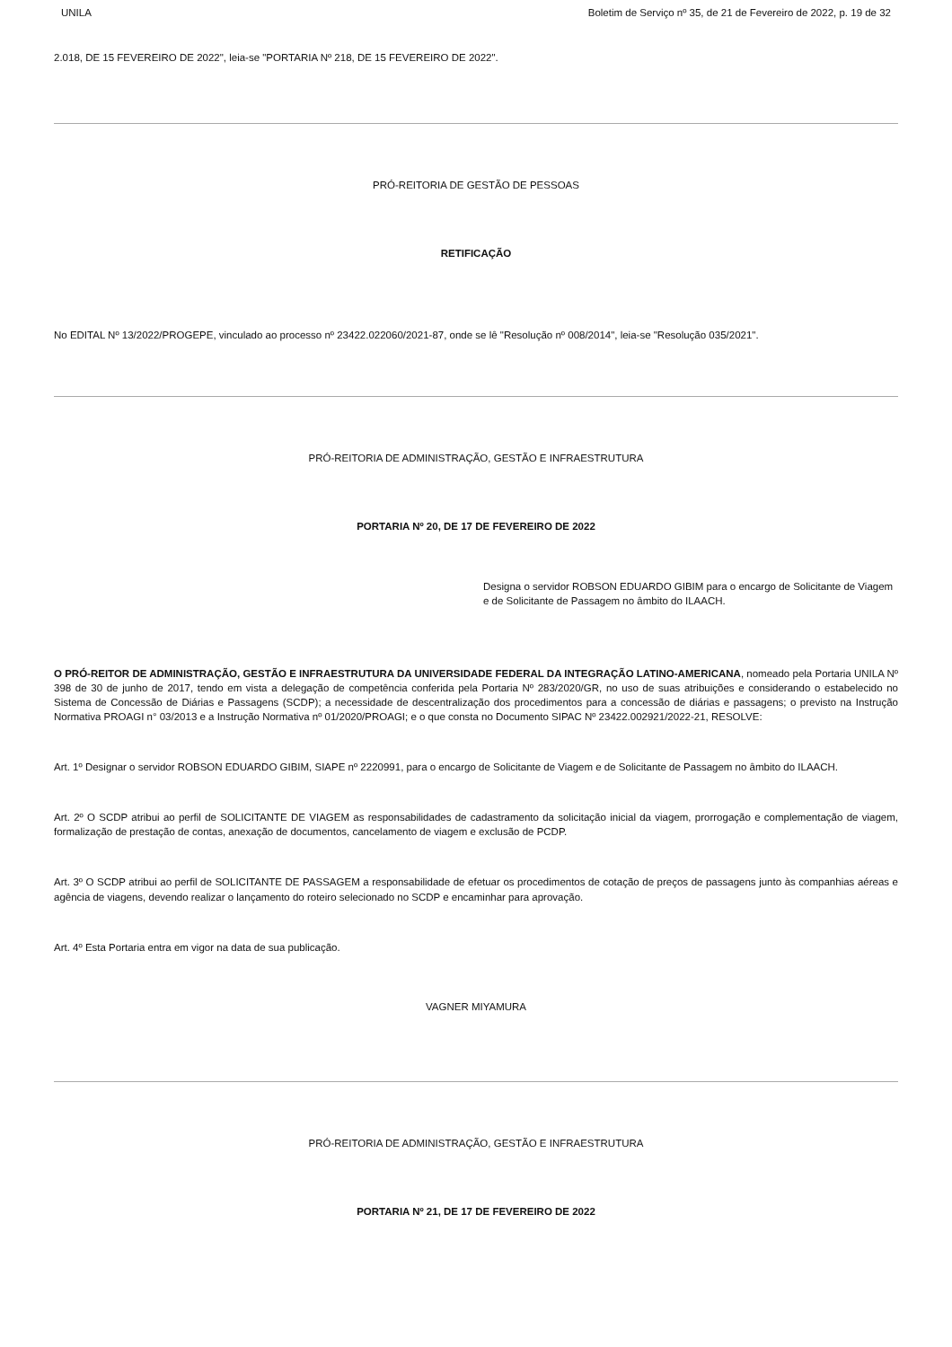UNILA Boletim de Serviço nº 35, de 21 de Fevereiro de 2022, p. 19 de 32
2.018, DE 15 FEVEREIRO DE 2022", leia-se "PORTARIA Nº 218, DE 15 FEVEREIRO DE 2022".
PRÓ-REITORIA DE GESTÃO DE PESSOAS
RETIFICAÇÃO
No EDITAL Nº 13/2022/PROGEPE, vinculado ao processo nº 23422.022060/2021-87, onde se lê "Resolução nº 008/2014", leia-se "Resolução 035/2021".
PRÓ-REITORIA DE ADMINISTRAÇÃO, GESTÃO E INFRAESTRUTURA
PORTARIA Nº 20, DE 17 DE FEVEREIRO DE 2022
Designa o servidor ROBSON EDUARDO GIBIM para o encargo de Solicitante de Viagem e de Solicitante de Passagem no âmbito do ILAACH.
O PRÓ-REITOR DE ADMINISTRAÇÃO, GESTÃO E INFRAESTRUTURA DA UNIVERSIDADE FEDERAL DA INTEGRAÇÃO LATINO-AMERICANA, nomeado pela Portaria UNILA Nº 398 de 30 de junho de 2017, tendo em vista a delegação de competência conferida pela Portaria Nº 283/2020/GR, no uso de suas atribuições e considerando o estabelecido no Sistema de Concessão de Diárias e Passagens (SCDP); a necessidade de descentralização dos procedimentos para a concessão de diárias e passagens; o previsto na Instrução Normativa PROAGI n° 03/2013 e a Instrução Normativa nº 01/2020/PROAGI; e o que consta no Documento SIPAC Nº 23422.002921/2022-21, RESOLVE:
Art. 1º Designar o servidor ROBSON EDUARDO GIBIM, SIAPE nº 2220991, para o encargo de Solicitante de Viagem e de Solicitante de Passagem no âmbito do ILAACH.
Art. 2º O SCDP atribui ao perfil de SOLICITANTE DE VIAGEM as responsabilidades de cadastramento da solicitação inicial da viagem, prorrogação e complementação de viagem, formalização de prestação de contas, anexação de documentos, cancelamento de viagem e exclusão de PCDP.
Art. 3º O SCDP atribui ao perfil de SOLICITANTE DE PASSAGEM a responsabilidade de efetuar os procedimentos de cotação de preços de passagens junto às companhias aéreas e agência de viagens, devendo realizar o lançamento do roteiro selecionado no SCDP e encaminhar para aprovação.
Art. 4º Esta Portaria entra em vigor na data de sua publicação.
VAGNER MIYAMURA
PRÓ-REITORIA DE ADMINISTRAÇÃO, GESTÃO E INFRAESTRUTURA
PORTARIA Nº 21, DE 17 DE FEVEREIRO DE 2022